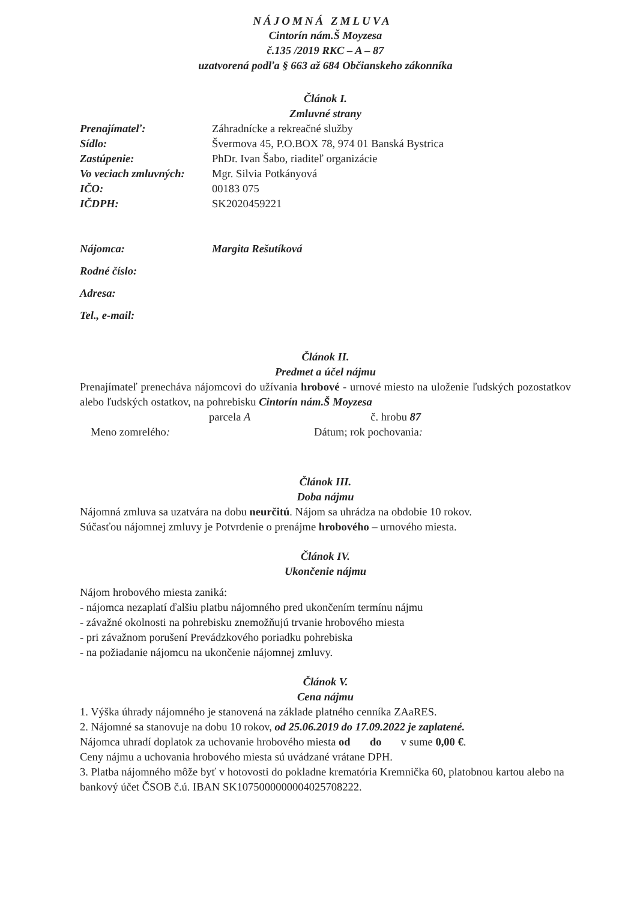NÁJOMNÁ ZMLUVA
Cintorín nám.Š Moyzesa
č.135 /2019 RKC – A – 87
uzatvorená podľa § 663 až 684 Občianskeho zákonníka
Článok I.
Zmluvné strany
| Prenajímateľ: | Záhradnícke a rekreačné služby |
| Sídlo: | Švermova 45, P.O.BOX 78, 974 01 Banská Bystrica |
| Zastúpenie: | PhDr. Ivan Šabo, riaditeľ organizácie |
| Vo veciach zmluvných: | Mgr. Silvia Potkányová |
| IČO: | 00183 075 |
| IČDPH: | SK2020459221 |
| Nájomca: | Margita Rešutíková |
| Rodné číslo: | |
| Adresa: | |
| Tel., e-mail: | |
Článok II.
Predmet a účel nájmu
Prenajímateľ prenecháva nájomcovi do užívania hrobové - urnové miesto na uloženie ľudských pozostatkov alebo ľudských ostatkov, na pohrebisku Cintorín nám.Š Moyzesa
parcela A č. hrobu 87
Meno zomrelého: Dátum; rok pochovania:
Článok III.
Doba nájmu
Nájomná zmluva sa uzatvára na dobu neurčitú. Nájom sa uhrádza na obdobie 10 rokov.
Súčasťou nájomnej zmluvy je Potvrdenie o prenájme hrobového – urnového miesta.
Článok IV.
Ukončenie nájmu
Nájom hrobového miesta zaniká:
- nájomca nezaplatí ďalšiu platbu nájomného pred ukončením termínu nájmu
- závažné okolnosti na pohrebisku znemožňujú trvanie hrobového miesta
- pri závažnom porušení Prevádzkového poriadku pohrebiska
- na požiadanie nájomcu na ukončenie nájomnej zmluvy.
Článok V.
Cena nájmu
1. Výška úhrady nájomného je stanovená na základe platného cenníka ZAaRES.
2. Nájomné sa stanovuje na dobu 10 rokov, od 25.06.2019 do 17.09.2022 je zaplatené.
Nájomca uhradí doplatok za uchovanie hrobového miesta od do v sume 0,00 €.
Ceny nájmu a uchovania hrobového miesta sú uvádzané vrátane DPH.
3. Platba nájomného môže byť v hotovosti do pokladne krematória Kremnička 60, platobnou kartou alebo na bankový účet ČSOB č.ú. IBAN SK1075000000004025708222.